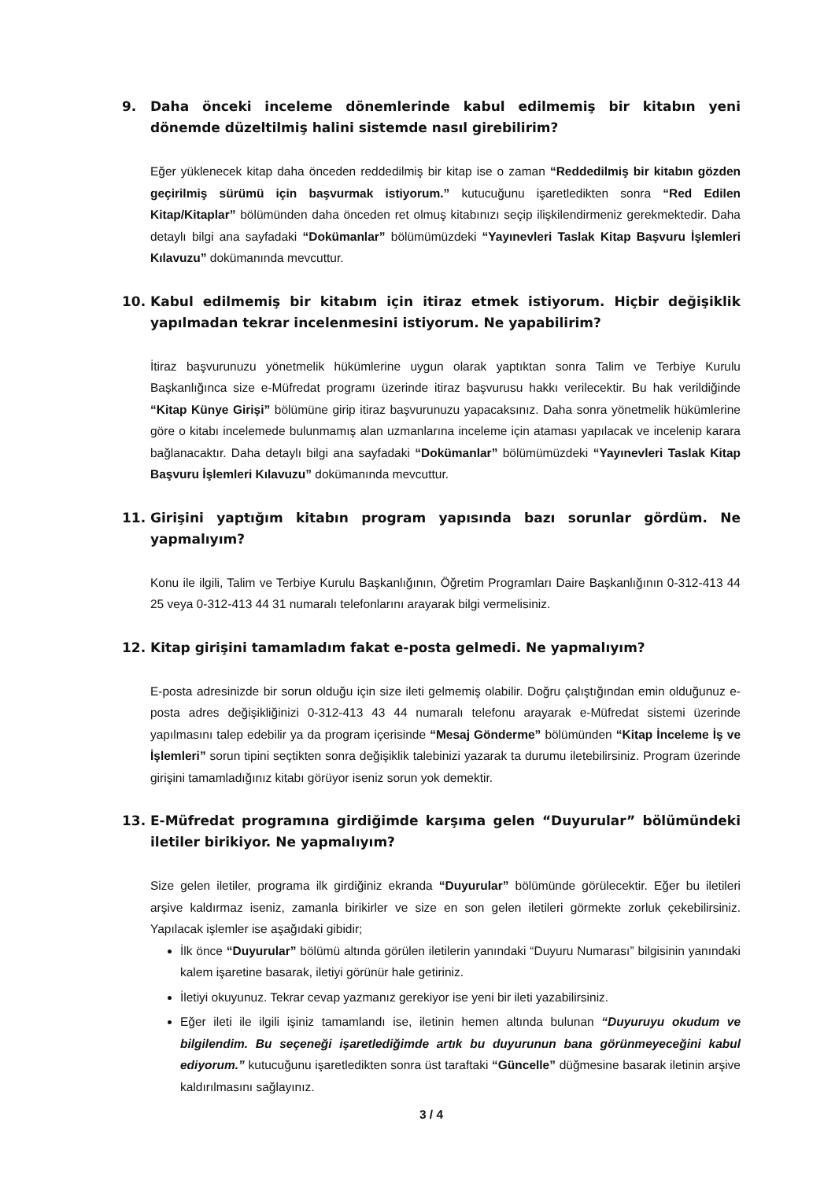9. Daha önceki inceleme dönemlerinde kabul edilmemiş bir kitabın yeni dönemde düzeltilmiş halini sistemde nasıl girebilirim?
Eğer yüklenecek kitap daha önceden reddedilmiş bir kitap ise o zaman “Reddedilmiş bir kitabın gözden geçirilmiş sürümü için başvurmak istiyorum.” kutucuğunu işaretledikten sonra “Red Edilen Kitap/Kitaplar” bölümünden daha önceden ret olmuş kitabınızı seçip ilişkilendirmeniz gerekmektedir. Daha detaylı bilgi ana sayfadaki “Dokümanlar” bölümümüzdeki “Yayınevleri Taslak Kitap Başvuru İşlemleri Kılavuzu” dokümanında mevcuttur.
10. Kabul edilmemiş bir kitabım için itiraz etmek istiyorum. Hiçbir değişiklik yapılmadan tekrar incelenmesini istiyorum. Ne yapabilirim?
İtiraz başvurunuzu yönetmelik hükümlerine uygun olarak yaptıktan sonra Talim ve Terbiye Kurulu Başkanlığınca size e-Müfredat programı üzerinde itiraz başvurusu hakkı verilecektir. Bu hak verildiğinde “Kitap Künye Girişi” bölümüne girip itiraz başvurunuzu yapacaksınız. Daha sonra yönetmelik hükümlerine göre o kitabı incelemede bulunmamış alan uzmanlarına inceleme için ataması yapılacak ve incelenip karara bağlanacaktır. Daha detaylı bilgi ana sayfadaki “Dokümanlar” bölümümüzdeki “Yayınevleri Taslak Kitap Başvuru İşlemleri Kılavuzu” dokümanında mevcuttur.
11. Girişini yaptığım kitabın program yapısında bazı sorunlar gördüm. Ne yapmalıyım?
Konu ile ilgili, Talim ve Terbiye Kurulu Başkanlığının, Öğretim Programları Daire Başkanlığının 0-312-413 44 25 veya 0-312-413 44 31 numaralı telefonlarını arayarak bilgi vermelisiniz.
12. Kitap girişini tamamladım fakat e-posta gelmedi. Ne yapmalıyım?
E-posta adresinizde bir sorun olduğu için size ileti gelmemiş olabilir. Doğru çalıştığından emin olduğunuz e-posta adres değişikliğinizi 0-312-413 43 44 numaralı telefonu arayarak e-Müfredat sistemi üzerinde yapılmasını talep edebilir ya da program içerisinde “Mesaj Gönderme” bölümünden “Kitap İnceleme İş ve İşlemleri” sorun tipini seçtikten sonra değişiklik talebinizi yazarak ta durumu iletebilirsiniz. Program üzerinde girişini tamamladığınız kitabı görüyor iseniz sorun yok demektir.
13. E-Müfredat programına girdiğimde karşıma gelen “Duyurular” bölümündeki iletiler birikiyor. Ne yapmalıyım?
Size gelen iletiler, programa ilk girdiğiniz ekranda “Duyurular” bölümünde görülecektir. Eğer bu iletileri arşive kaldırmaz iseniz, zamanla birikirler ve size en son gelen iletileri görmekte zorluk çekebilirsiniz. Yapılacak işlemler ise aşağıdaki gibidir;
İlk önce “Duyurular” bölümü altında görülen iletilerin yanındaki “Duyuru Numarası” bilgisinin yanındaki kalem işaretine basarak, iletiyi görünür hale getiriniz.
İletiyi okuyunuz. Tekrar cevap yazmanız gerekiyor ise yeni bir ileti yazabilirsiniz.
Eğer ileti ile ilgili işiniz tamamlandı ise, iletinin hemen altında bulunan “Duyuruyu okudum ve bilgilendim. Bu seçeneği işaretlediğimde artık bu duyurunun bana görünmeyeceğini kabul ediyorum.” kutucuğunu işaretledikten sonra üst taraftaki “Güncelle” düğmesine basarak iletinin arşive kaldırılmasını sağlayınız.
3 / 4